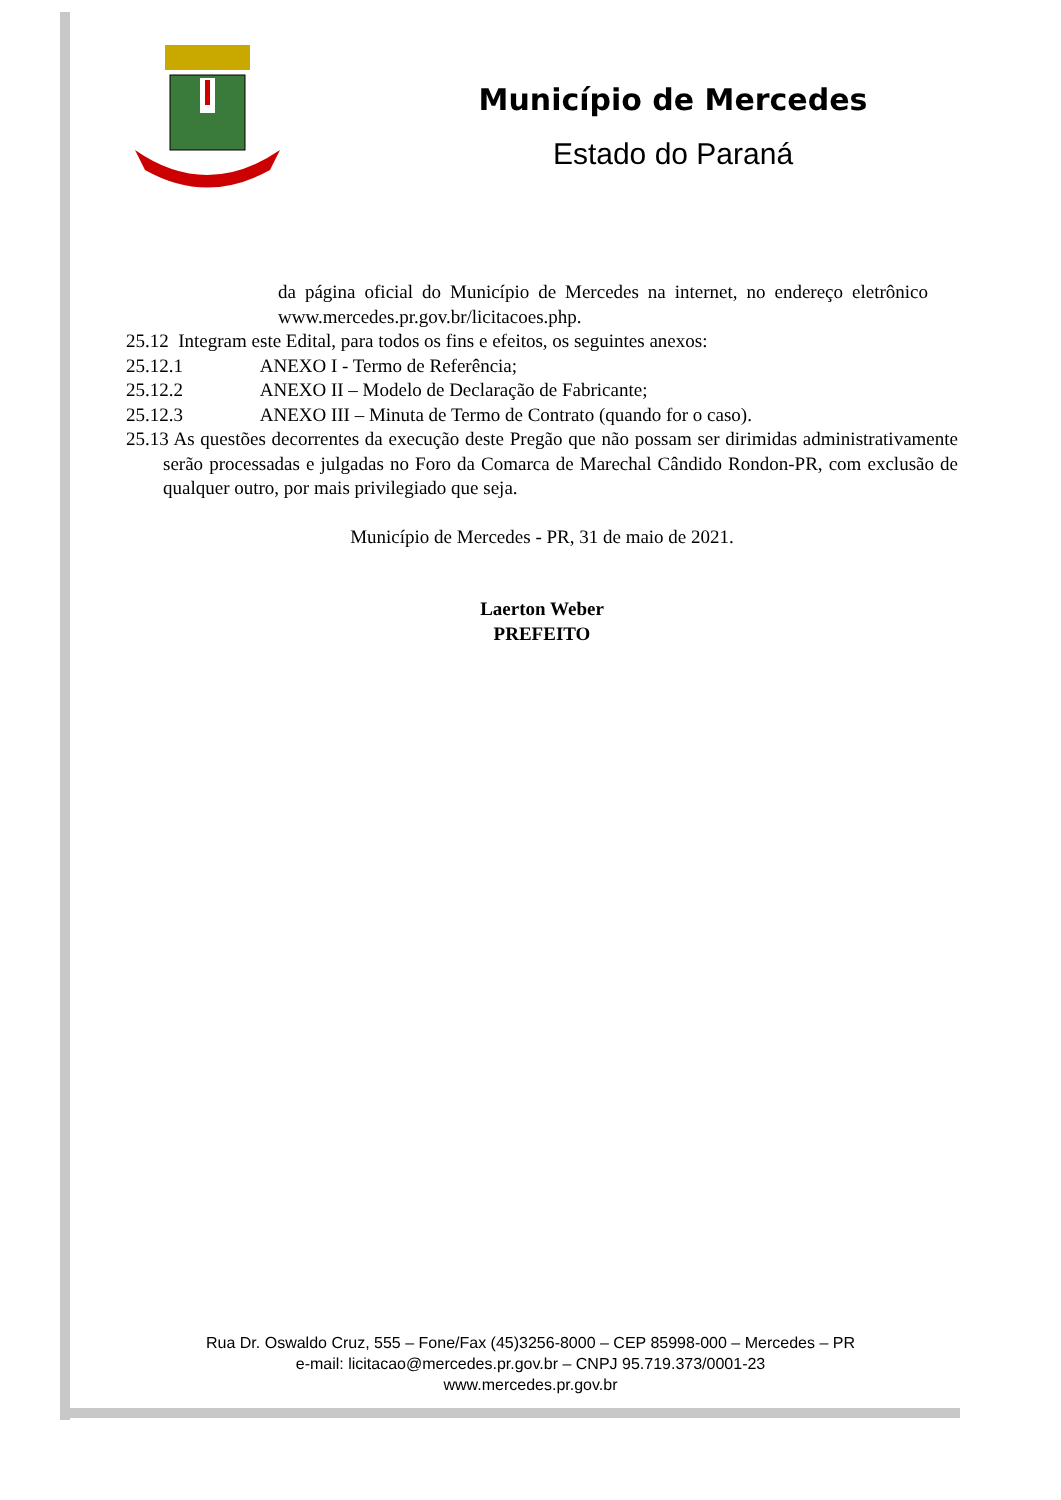Município de Mercedes
Estado do Paraná
da página oficial do Município de Mercedes na internet, no endereço eletrônico www.mercedes.pr.gov.br/licitacoes.php.
25.12 Integram este Edital, para todos os fins e efeitos, os seguintes anexos:
25.12.1 ANEXO I - Termo de Referência;
25.12.2 ANEXO II – Modelo de Declaração de Fabricante;
25.12.3 ANEXO III – Minuta de Termo de Contrato (quando for o caso).
25.13 As questões decorrentes da execução deste Pregão que não possam ser dirimidas administrativamente serão processadas e julgadas no Foro da Comarca de Marechal Cândido Rondon-PR, com exclusão de qualquer outro, por mais privilegiado que seja.
Município de Mercedes - PR, 31 de maio de 2021.
Laerton Weber
PREFEITO
Rua Dr. Oswaldo Cruz, 555 – Fone/Fax (45)3256-8000 – CEP 85998-000 – Mercedes – PR
e-mail: licitacao@mercedes.pr.gov.br – CNPJ 95.719.373/0001-23
www.mercedes.pr.gov.br